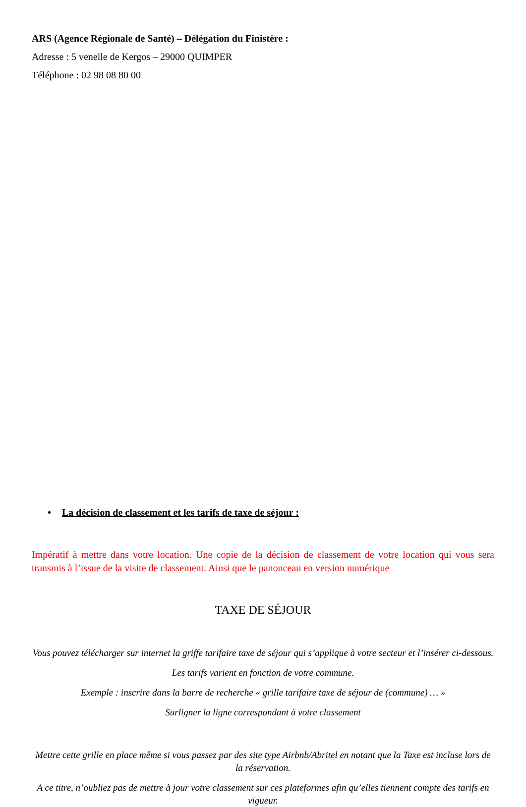ARS (Agence Régionale de Santé) – Délégation du Finistère :
Adresse : 5 venelle de Kergos – 29000 QUIMPER
Téléphone : 02 98 08 80 00
• La décision de classement et les tarifs de taxe de séjour :
Impératif à mettre dans votre location. Une copie de la décision de classement de votre location qui vous sera transmis à l’issue de la visite de classement. Ainsi que le panonceau en version numérique
TAXE DE SÉJOUR
Vous pouvez télécharger sur internet la griffe tarifaire taxe de séjour qui s’applique à votre secteur et l’insérer ci-dessous.
Les tarifs varient en fonction de votre commune.
Exemple : inscrire dans la barre de recherche « grille tarifaire taxe de séjour de (commune) … »
Surligner la ligne correspondant à votre classement
Mettre cette grille en place même si vous passez par des site type Airbnb/Abritel en notant que la Taxe est incluse lors de la réservation.
A ce titre, n’oubliez pas de mettre à jour votre classement sur ces plateformes afin qu’elles tiennent compte des tarifs en vigueur.